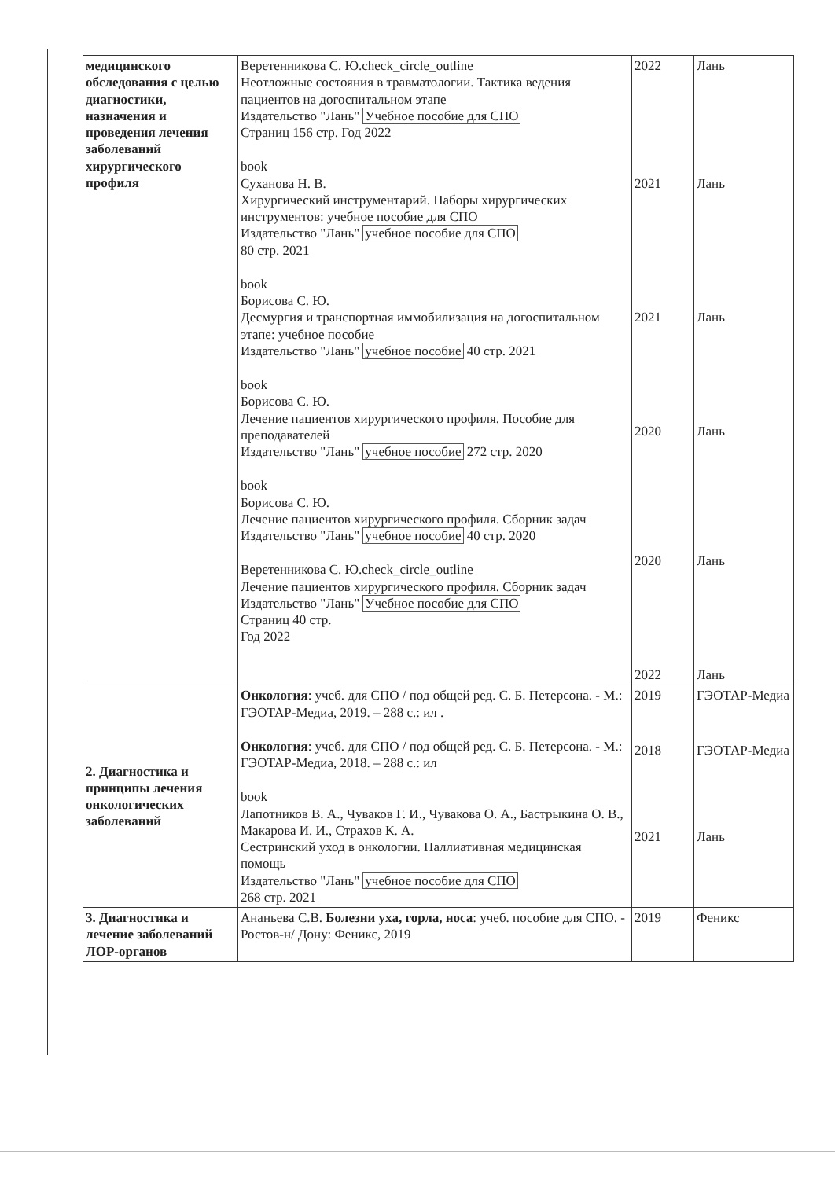| медицинского обследования с целью диагностики, назначения и проведения лечения заболеваний хирургического профиля | Веретенникова С. Ю.check_circle_outline Неотложные состояния в травматологии. Тактика ведения пациентов на догоспитальном этапе Издательство "Лань" Учебное пособие для СПО Страниц 156 стр. Год 2022 book Суханова Н. В. Хирургический инструментарий. Наборы хирургических инструментов: учебное пособие для СПО Издательство "Лань" учебное пособие для СПО 80 стр. 2021 book Борисова С. Ю. Десмургия и транспортная иммобилизация на догоспитальном этапе: учебное пособие Издательство "Лань" учебное пособие 40 стр. 2021 book Борисова С. Ю. Лечение пациентов хирургического профиля. Пособие для преподавателей Издательство "Лань" учебное пособие 272 стр. 2020 book Борисова С. Ю. Лечение пациентов хирургического профиля. Сборник задач Издательство "Лань" учебное пособие 40 стр. 2020 Веретенникова С. Ю.check_circle_outline Лечение пациентов хирургического профиля. Сборник задач Издательство "Лань" Учебное пособие для СПО Страниц 40 стр. Год 2022 | 2022 2021 2021 2020 2020 2022 | Лань Лань Лань Лань Лань Лань |
| 2. Диагностика и принципы лечения онкологических заболеваний | Онкология : учеб. для СПО / под общей ред. С. Б. Петерсона. - М.: ГЭОТАР-Медиа, 2019. – 288 с.: ил . Онкология : учеб. для СПО / под общей ред. С. Б. Петерсона. - М.: ГЭОТАР-Медиа, 2018. – 288 с.: ил book Лапотников В. А., Чуваков Г. И., Чувакова О. А., Бастрыкина О. В., Макарова И. И., Страхов К. А. Сестринский уход в онкологии. Паллиативная медицинская помощь Издательство "Лань" учебное пособие для СПО 268 стр. 2021 | 2019 2018 2021 | ГЭОТАР-Медиа ГЭОТАР-Медиа Лань |
| 3. Диагностика и лечение заболеваний ЛОР-органов | Ананьева С.В. Болезни уха, горла, носа : учеб. пособие для СПО. - Ростов-н/ Дону: Феникс, 2019 | 2019 | Феникс |